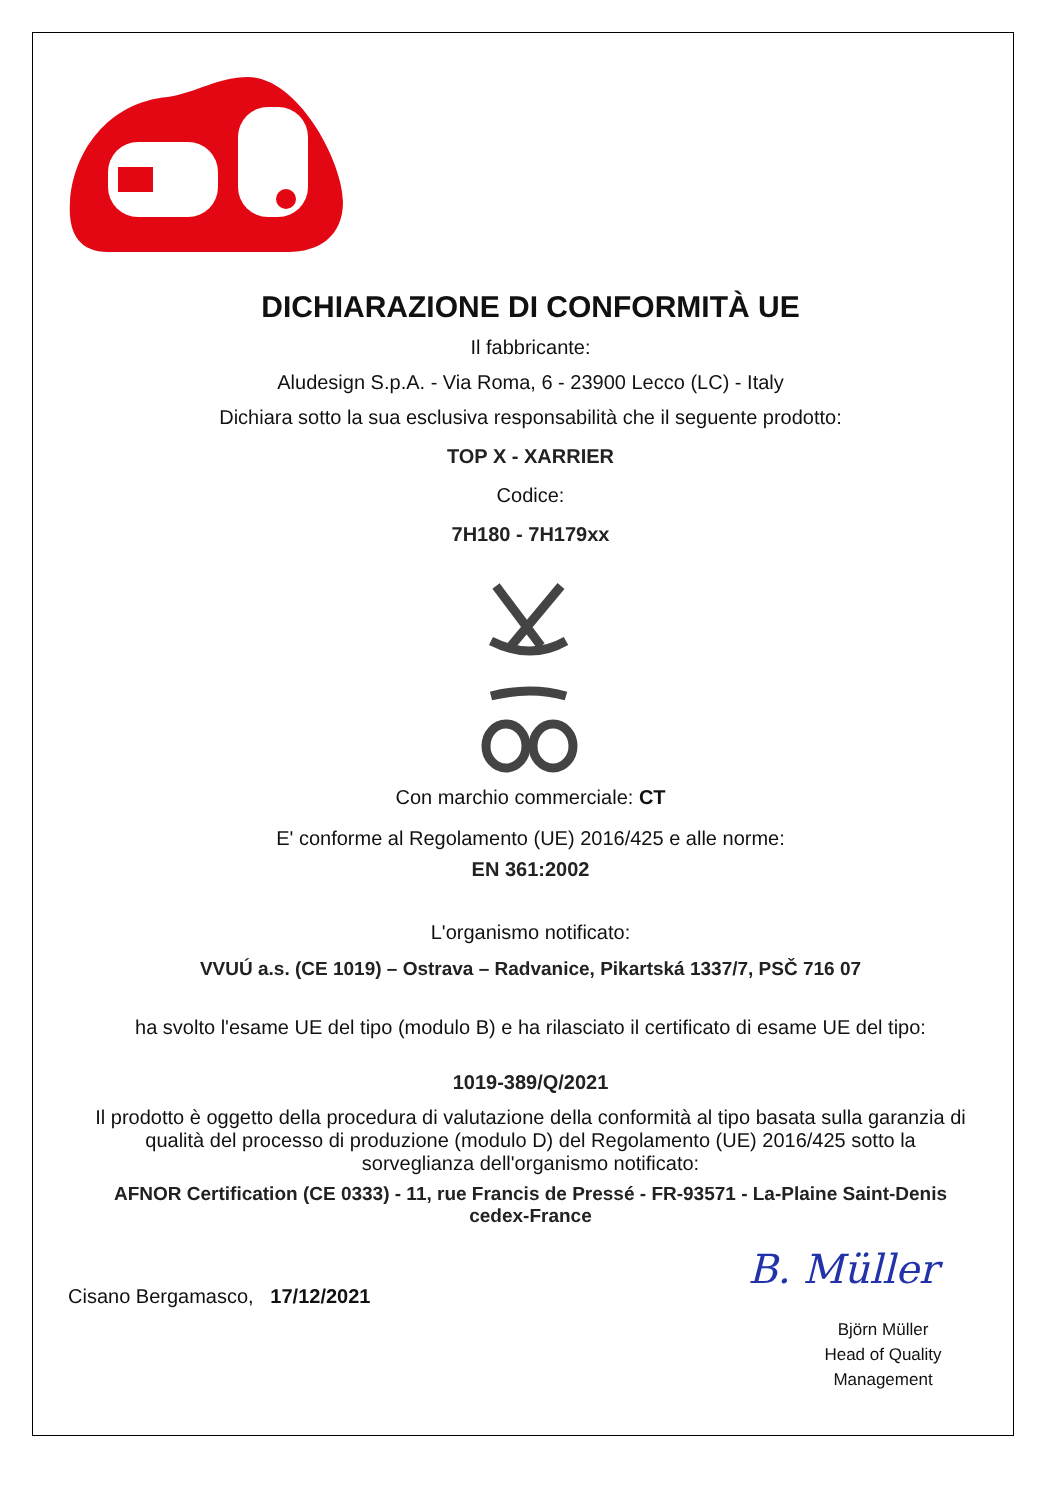DICHIARAZIONE DI CONFORMITÀ UE
Il fabbricante:
Aludesign S.p.A. - Via Roma, 6 - 23900 Lecco (LC) - Italy
Dichiara sotto la sua esclusiva responsabilità che il seguente prodotto:
TOP X - XARRIER
Codice:
7H180 - 7H179xx
Con marchio commerciale: CT
E' conforme al Regolamento (UE) 2016/425 e alle norme:
EN 361:2002
L'organismo notificato:
VVUÚ a.s. (CE 1019) – Ostrava – Radvanice, Pikartská 1337/7, PSČ 716 07
ha svolto l'esame UE del tipo (modulo B) e ha rilasciato il certificato di esame UE del tipo:
1019-389/Q/2021
Il prodotto è oggetto della procedura di valutazione della conformità al tipo basata sulla garanzia di qualità del processo di produzione (modulo D) del Regolamento (UE) 2016/425 sotto la sorveglianza dell'organismo notificato:
AFNOR Certification (CE 0333) - 11, rue Francis de Pressé - FR-93571 - La-Plaine Saint-Denis cedex-France
Cisano Bergamasco, 17/12/2021
B. Müller
Björn Müller
Head of Quality
Management